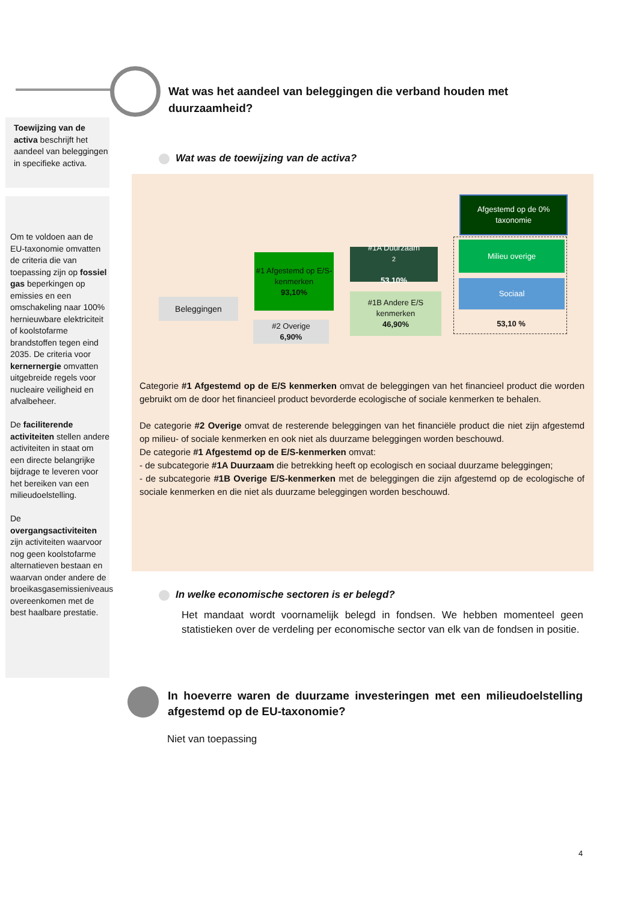Wat was het aandeel van beleggingen die verband houden met duurzaamheid?
Toewijzing van de activa beschrijft het aandeel van beleggingen in specifieke activa.
Om te voldoen aan de EU-taxonomie omvatten de criteria die van toepassing zijn op fossiel gas beperkingen op emissies en een omschakeling naar 100% hernieuwbare elektriciteit of koolstofarme brandstoffen tegen eind 2035. De criteria voor kernernergie omvatten uitgebreide regels voor nucleaire veiligheid en afvalbeheer.
De faciliterende activiteiten stellen andere activiteiten in staat om een directe belangrijke bijdrage te leveren voor het bereiken van een milieudoelstelling.
De overgangsactiviteiten zijn activiteiten waarvoor nog geen koolstofarme alternatieven bestaan en waarvan onder andere de broeikasgasemissieniveaus overeenkomen met de best haalbare prestatie.
Wat was de toewijzing van de activa?
Beleggingen
#1 Afgestemd op E/S-kenmerken
93,10%
#2 Overige
6,90%
#1A Duurzaam<sup>2</sup>
53,10%
#1B Andere E/S kenmerken
46,90%
Afgestemd op de 0% taxonomie
Milieu overige
Sociaal
53,10 %
Categorie #1 Afgestemd op de E/S kenmerken omvat de beleggingen van het financieel product die worden gebruikt om de door het financieel product bevorderde ecologische of sociale kenmerken te behalen.
De categorie #2 Overige omvat de resterende beleggingen van het financiële product die niet zijn afgestemd op milieu- of sociale kenmerken en ook niet als duurzame beleggingen worden beschouwd.
De categorie #1 Afgestemd op de E/S-kenmerken omvat:
- de subcategorie #1A Duurzaam die betrekking heeft op ecologisch en sociaal duurzame beleggingen;
- de subcategorie #1B Overige E/S-kenmerken met de beleggingen die zijn afgestemd op de ecologische of sociale kenmerken en die niet als duurzame beleggingen worden beschouwd.
In welke economische sectoren is er belegd?
Het mandaat wordt voornamelijk belegd in fondsen. We hebben momenteel geen statistieken over de verdeling per economische sector van elk van de fondsen in positie.
In hoeverre waren de duurzame investeringen met een milieudoelstelling afgestemd op de EU-taxonomie?
Niet van toepassing
4